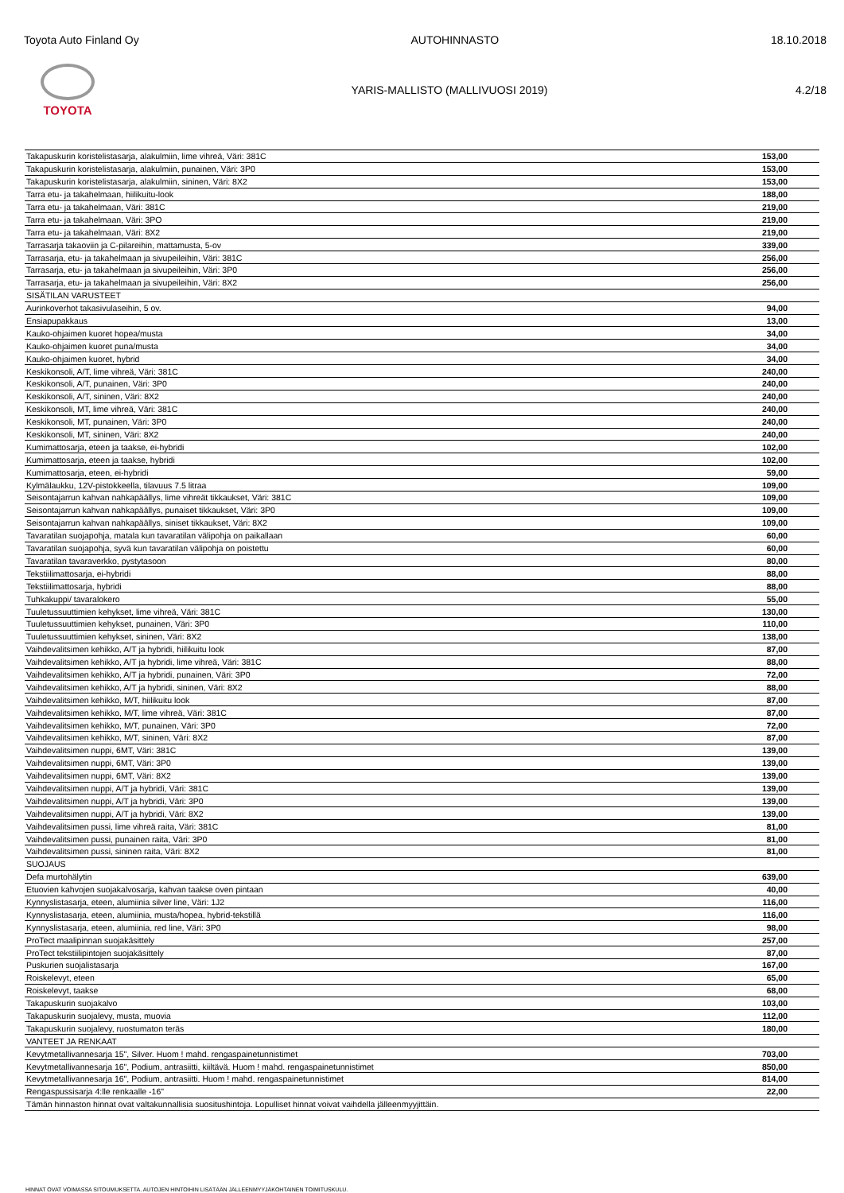Toyota Auto Finland Oy AUTOHINNASTO 18.10.2018
TOYOTA
YARIS-MALLISTO (MALLIVUOSI 2019) 4.2/18
| Takapuskurin koristelistasarja, alakulmiin, lime vihreä, Väri: 381C | 153,00 |
| Takapuskurin koristelistasarja, alakulmiin, punainen, Väri: 3P0 | 153,00 |
| Takapuskurin koristelistasarja, alakulmiin, sininen, Väri: 8X2 | 153,00 |
| Tarra etu- ja takahelmaan, hiilikuitu-look | 188,00 |
| Tarra etu- ja takahelmaan, Väri: 381C | 219,00 |
| Tarra etu- ja takahelmaan, Väri: 3PO | 219,00 |
| Tarra etu- ja takahelmaan, Väri: 8X2 | 219,00 |
| Tarrasarja takaoviin ja C-pilareihin, mattamusta, 5-ov | 339,00 |
| Tarrasarja, etu- ja takahelmaan ja sivupeileihin, Väri: 381C | 256,00 |
| Tarrasarja, etu- ja takahelmaan ja sivupeileihin, Väri: 3P0 | 256,00 |
| Tarrasarja, etu- ja takahelmaan ja sivupeileihin, Väri: 8X2 | 256,00 |
| SISÄTILAN VARUSTEET | |
| Aurinkoverhot takasivulaseihin, 5 ov. | 94,00 |
| Ensiapupakkaus | 13,00 |
| Kauko-ohjaimen kuoret hopea/musta | 34,00 |
| Kauko-ohjaimen kuoret puna/musta | 34,00 |
| Kauko-ohjaimen kuoret, hybrid | 34,00 |
| Keskikonsoli, A/T, lime vihreä, Väri: 381C | 240,00 |
| Keskikonsoli, A/T, punainen, Väri: 3P0 | 240,00 |
| Keskikonsoli, A/T, sininen, Väri: 8X2 | 240,00 |
| Keskikonsoli, MT, lime vihreä, Väri: 381C | 240,00 |
| Keskikonsoli, MT, punainen, Väri: 3P0 | 240,00 |
| Keskikonsoli, MT, sininen, Väri: 8X2 | 240,00 |
| Kumimattosarja, eteen ja taakse, ei-hybridi | 102,00 |
| Kumimattosarja, eteen ja taakse, hybridi | 102,00 |
| Kumimattosarja, eteen, ei-hybridi | 59,00 |
| Kylmälaukku, 12V-pistokkeella, tilavuus 7.5 litraa | 109,00 |
| Seisontajarrun kahvan nahkapäällys, lime vihreät tikkaukset, Väri: 381C | 109,00 |
| Seisontajarrun kahvan nahkapäällys, punaiset tikkaukset, Väri: 3P0 | 109,00 |
| Seisontajarrun kahvan nahkapäällys, siniset tikkaukset, Väri: 8X2 | 109,00 |
| Tavaratilan suojapohja, matala kun tavaratilan välipohja on paikallaan | 60,00 |
| Tavaratilan suojapohja, syvä kun tavaratilan välipohja on poistettu | 60,00 |
| Tavaratilan tavaraverkko, pystytasoon | 80,00 |
| Tekstiilimattosarja, ei-hybridi | 88,00 |
| Tekstiilimattosarja, hybridi | 88,00 |
| Tuhkakuppi/ tavaralokero | 55,00 |
| Tuuletussuuttimien kehykset, lime vihreä, Väri: 381C | 130,00 |
| Tuuletussuuttimien kehykset, punainen, Väri: 3P0 | 110,00 |
| Tuuletussuuttimien kehykset, sininen, Väri: 8X2 | 138,00 |
| Vaihdevalitsimen kehikko, A/T ja hybridi, hiilikuitu look | 87,00 |
| Vaihdevalitsimen kehikko, A/T ja hybridi, lime vihreä, Väri: 381C | 88,00 |
| Vaihdevalitsimen kehikko, A/T ja hybridi, punainen, Väri: 3P0 | 72,00 |
| Vaihdevalitsimen kehikko, A/T ja hybridi, sininen, Väri: 8X2 | 88,00 |
| Vaihdevalitsimen kehikko, M/T, hiilikuitu look | 87,00 |
| Vaihdevalitsimen kehikko, M/T, lime vihreä, Väri: 381C | 87,00 |
| Vaihdevalitsimen kehikko, M/T, punainen, Väri: 3P0 | 72,00 |
| Vaihdevalitsimen kehikko, M/T, sininen, Väri: 8X2 | 87,00 |
| Vaihdevalitsimen nuppi, 6MT, Väri: 381C | 139,00 |
| Vaihdevalitsimen nuppi, 6MT, Väri: 3P0 | 139,00 |
| Vaihdevalitsimen nuppi, 6MT, Väri: 8X2 | 139,00 |
| Vaihdevalitsimen nuppi, A/T ja hybridi, Väri: 381C | 139,00 |
| Vaihdevalitsimen nuppi, A/T ja hybridi, Väri: 3P0 | 139,00 |
| Vaihdevalitsimen nuppi, A/T ja hybridi, Väri: 8X2 | 139,00 |
| Vaihdevalitsimen pussi, lime vihreä raita, Väri: 381C | 81,00 |
| Vaihdevalitsimen pussi, punainen raita, Väri: 3P0 | 81,00 |
| Vaihdevalitsimen pussi, sininen raita, Väri: 8X2 | 81,00 |
| SUOJAUS | |
| Defa murtohälytin | 639,00 |
| Etuovien kahvojen suojakalvosarja, kahvan taakse oven pintaan | 40,00 |
| Kynnyslistasarja, eteen, alumiinia silver line, Väri: 1J2 | 116,00 |
| Kynnyslistasarja, eteen, alumiinia, musta/hopea, hybrid-tekstillä | 116,00 |
| Kynnyslistasarja, eteen, alumiinia, red line, Väri: 3P0 | 98,00 |
| ProTect maalipinnan suojakäsittely | 257,00 |
| ProTect tekstiilipintojen suojakäsittely | 87,00 |
| Puskurien suojalistasarja | 167,00 |
| Roiskelevyt, eteen | 65,00 |
| Roiskelevyt, taakse | 68,00 |
| Takapuskurin suojakalvo | 103,00 |
| Takapuskurin suojalevy, musta, muovia | 112,00 |
| Takapuskurin suojalevy, ruostumaton teräs | 180,00 |
| VANTEET JA RENKAAT | |
| Kevytmetallivannesarja 15", Silver. Huom ! mahd. rengaspainetunnistimet | 703,00 |
| Kevytmetallivannesarja 16", Podium, antrasiitti, kiiltävä. Huom ! mahd. rengaspainetunnistimet | 850,00 |
| Kevytmetallivannesarja 16", Podium, antrasiitti. Huom ! mahd. rengaspainetunnistimet | 814,00 |
| Rengaspussisarja 4:lle renkaalle -16" | 22,00 |
| Tämän hinnaston hinnat ovat valtakunnallisia suositushintoja. Lopulliset hinnat voivat vaihdella jälleenmyyjittäin. | |
HINNAT OVAT VOIMASSA SITOUMUKSETTA. AUTOJEN HINTOIHIN LISÄTÄÄN JÄLLEENMYYJÄKOHTAINEN TOIMITUSKULU.